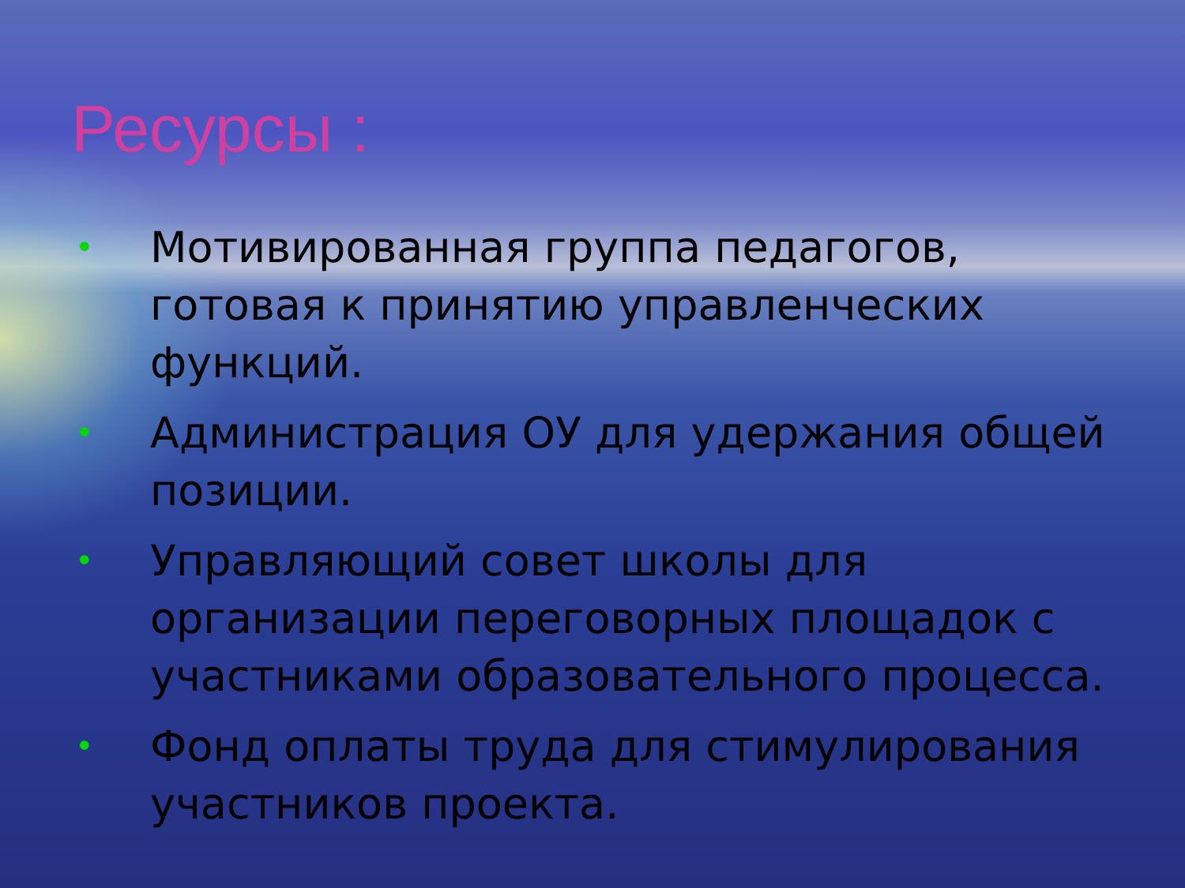Ресурсы :
• Мотивированная группа педагогов, готовая к принятию управленческих функций.
• Администрация ОУ для удержания общей позиции.
• Управляющий совет школы для организации переговорных площадок с участниками образовательного процесса.
• Фонд оплаты труда для стимулирования участников проекта.